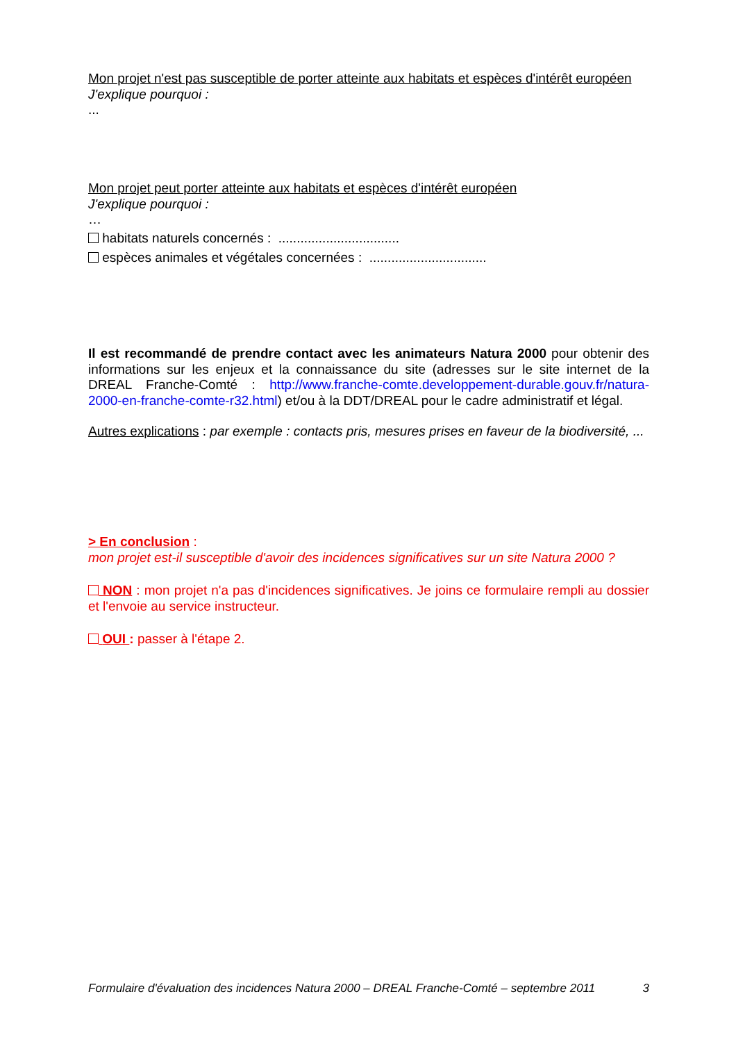Mon projet n'est pas susceptible de porter atteinte aux habitats et espèces d'intérêt européen
J'explique pourquoi :
...
Mon projet peut porter atteinte aux habitats et espèces d'intérêt européen
J'explique pourquoi :
…
habitats naturels concernés : .................................
espèces animales et végétales concernées : ................................
Il est recommandé de prendre contact avec les animateurs Natura 2000 pour obtenir des informations sur les enjeux et la connaissance du site (adresses sur le site internet de la DREAL Franche-Comté : http://www.franche-comte.developpement-durable.gouv.fr/natura-2000-en-franche-comte-r32.html) et/ou à la DDT/DREAL pour le cadre administratif et légal.
Autres explications : par exemple : contacts pris, mesures prises en faveur de la biodiversité, ...
> En conclusion :
mon projet est-il susceptible d'avoir des incidences significatives sur un site Natura 2000 ?
NON : mon projet n'a pas d'incidences significatives. Je joins ce formulaire rempli au dossier et l'envoie au service instructeur.
OUI : passer à l'étape 2.
Formulaire d'évaluation des incidences Natura 2000 – DREAL Franche-Comté – septembre 2011 3